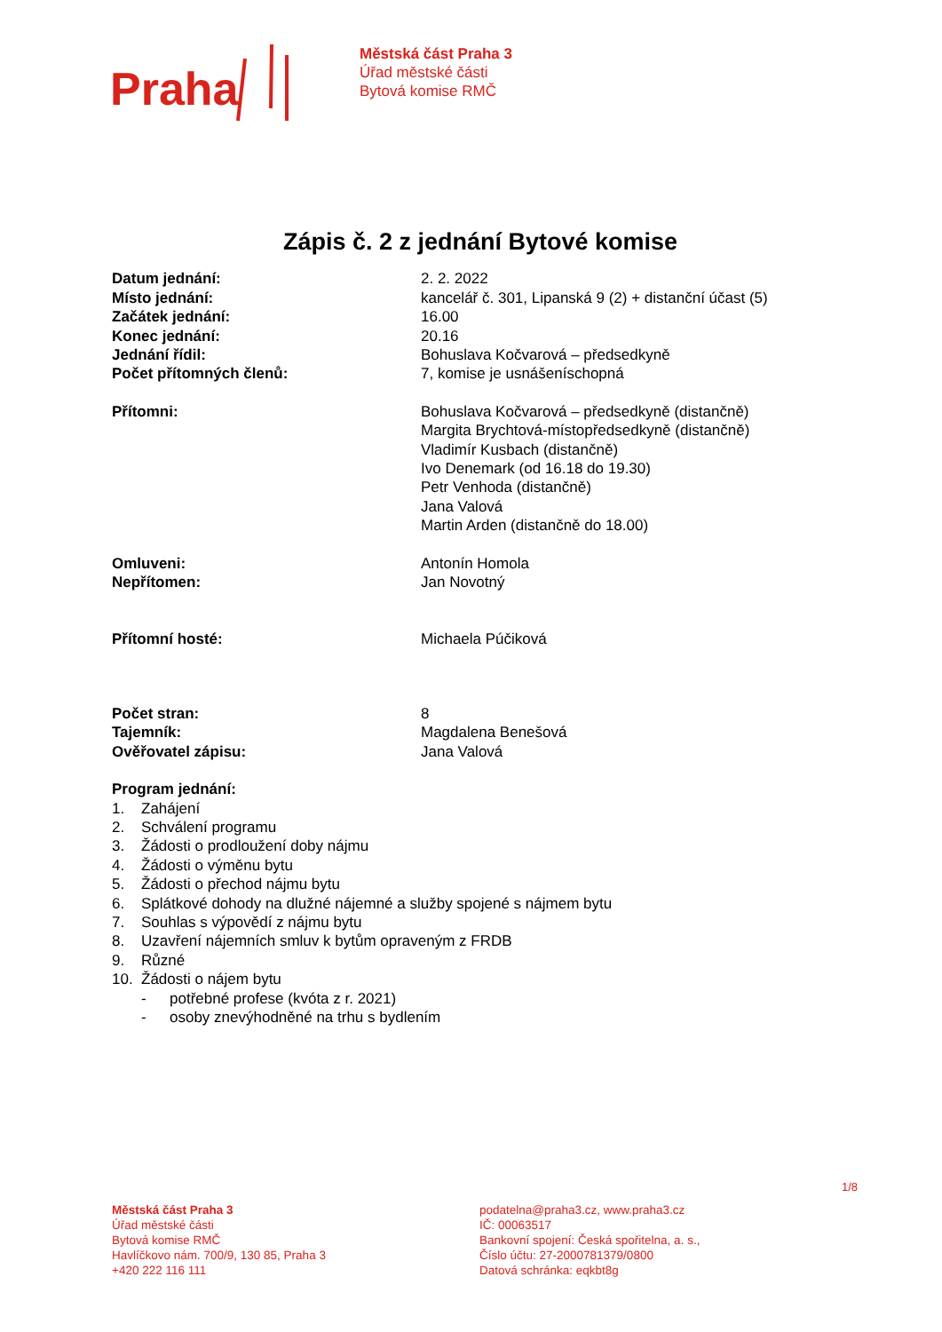Praha
Městská část Praha 3
Úřad městské části
Bytová komise RMČ
Zápis č. 2 z jednání Bytové komise
| Datum jednání: | 2. 2. 2022 |
| Místo jednání: | kancelář č. 301, Lipanská 9 (2) + distanční účast (5) |
| Začátek jednání: | 16.00 |
| Konec jednání: | 20.16 |
| Jednání řídil: | Bohuslava Kočvarová – předsedkyně |
| Počet přítomných členů: | 7, komise je usnášeníschopná |
| Přítomni: | Bohuslava Kočvarová – předsedkyně (distančně) Margita Brychtová-místopředsedkyně (distančně) Vladimír Kusbach (distančně) Ivo Denemark (od 16.18 do 19.30) Petr Venhoda (distančně) Jana Valová Martin Arden (distančně do 18.00) |
| Omluveni: | Antonín Homola |
| Nepřítomen: | Jan Novotný |
| Přítomní hosté: | Michaela Púčiková |
| Počet stran: | 8 |
| Tajemník: | Magdalena Benešová |
| Ověřovatel zápisu: | Jana Valová |
Program jednání:
1. Zahájení
2. Schválení programu
3. Žádosti o prodloužení doby nájmu
4. Žádosti o výměnu bytu
5. Žádosti o přechod nájmu bytu
6. Splátkové dohody na dlužné nájemné a služby spojené s nájmem bytu
7. Souhlas s výpovědí z nájmu bytu
8. Uzavření nájemních smluv k bytům opraveným z FRDB
9. Různé
10. Žádosti o nájem bytu
- potřebné profese (kvóta z r. 2021)
- osoby znevýhodněné na trhu s bydlením
1/8
Městská část Praha 3
Úřad městské části
Bytová komise RMČ
Havlíčkovo nám. 700/9, 130 85, Praha 3
+420 222 116 111
podatelna@praha3.cz, www.praha3.cz
IČ: 00063517
Bankovní spojení: Česká spořitelna, a. s.,
Číslo účtu: 27-2000781379/0800
Datová schránka: eqkbt8g